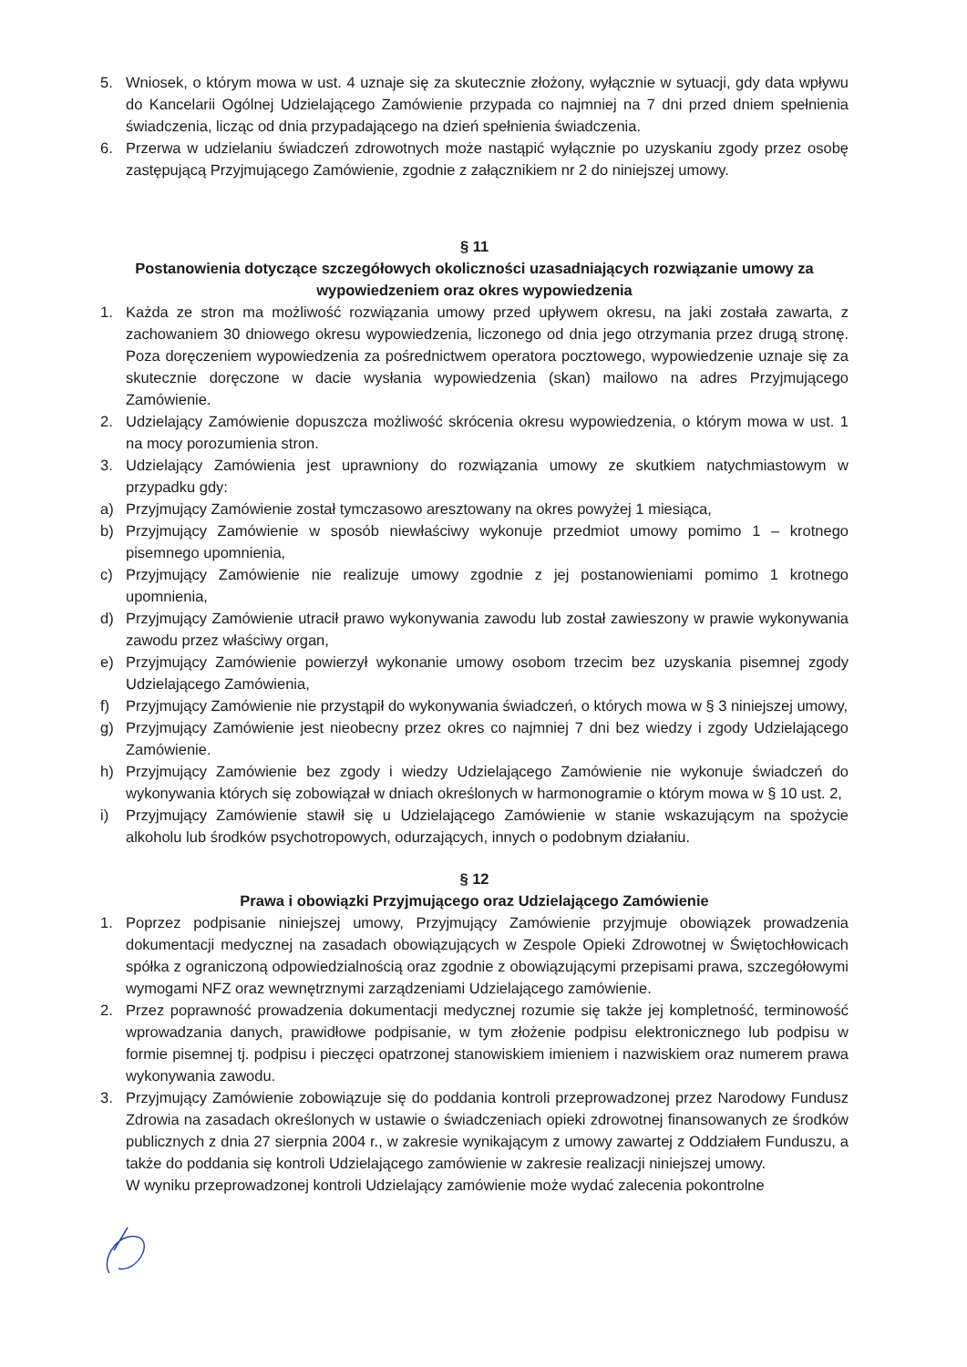5. Wniosek, o którym mowa w ust. 4 uznaje się za skutecznie złożony, wyłącznie w sytuacji, gdy data wpływu do Kancelarii Ogólnej Udzielającego Zamówienie przypada co najmniej na 7 dni przed dniem spełnienia świadczenia, licząc od dnia przypadającego na dzień spełnienia świadczenia.
6. Przerwa w udzielaniu świadczeń zdrowotnych może nastąpić wyłącznie po uzyskaniu zgody przez osobę zastępującą Przyjmującego Zamówienie, zgodnie z załącznikiem nr 2 do niniejszej umowy.
§ 11
Postanowienia dotyczące szczegółowych okoliczności uzasadniających rozwiązanie umowy za wypowiedzeniem oraz okres wypowiedzenia
1. Każda ze stron ma możliwość rozwiązania umowy przed upływem okresu, na jaki została zawarta, z zachowaniem 30 dniowego okresu wypowiedzenia, liczonego od dnia jego otrzymania przez drugą stronę. Poza doręczeniem wypowiedzenia za pośrednictwem operatora pocztowego, wypowiedzenie uznaje się za skutecznie doręczone w dacie wysłania wypowiedzenia (skan) mailowo na adres Przyjmującego Zamówienie.
2. Udzielający Zamówienie dopuszcza możliwość skrócenia okresu wypowiedzenia, o którym mowa w ust. 1 na mocy porozumienia stron.
3. Udzielający Zamówienia jest uprawniony do rozwiązania umowy ze skutkiem natychmiastowym w przypadku gdy:
a) Przyjmujący Zamówienie został tymczasowo aresztowany na okres powyżej 1 miesiąca,
b) Przyjmujący Zamówienie w sposób niewłaściwy wykonuje przedmiot umowy pomimo 1 – krotnego pisemnego upomnienia,
c) Przyjmujący Zamówienie nie realizuje umowy zgodnie z jej postanowieniami pomimo 1 krotnego upomnienia,
d) Przyjmujący Zamówienie utracił prawo wykonywania zawodu lub został zawieszony w prawie wykonywania zawodu przez właściwy organ,
e) Przyjmujący Zamówienie powierzył wykonanie umowy osobom trzecim bez uzyskania pisemnej zgody Udzielającego Zamówienia,
f) Przyjmujący Zamówienie nie przystąpił do wykonywania świadczeń, o których mowa w § 3 niniejszej umowy,
g) Przyjmujący Zamówienie jest nieobecny przez okres co najmniej 7 dni bez wiedzy i zgody Udzielającego Zamówienie.
h) Przyjmujący Zamówienie bez zgody i wiedzy Udzielającego Zamówienie nie wykonuje świadczeń do wykonywania których się zobowiązał w dniach określonych w harmonogramie o którym mowa w § 10 ust. 2,
i) Przyjmujący Zamówienie stawił się u Udzielającego Zamówienie w stanie wskazującym na spożycie alkoholu lub środków psychotropowych, odurzających, innych o podobnym działaniu.
§ 12
Prawa i obowiązki Przyjmującego oraz Udzielającego Zamówienie
1. Poprzez podpisanie niniejszej umowy, Przyjmujący Zamówienie przyjmuje obowiązek prowadzenia dokumentacji medycznej na zasadach obowiązujących w Zespole Opieki Zdrowotnej w Świętochłowicach spółka z ograniczoną odpowiedzialnością oraz zgodnie z obowiązującymi przepisami prawa, szczegółowymi wymogami NFZ oraz wewnętrznymi zarządzeniami Udzielającego zamówienie.
2. Przez poprawność prowadzenia dokumentacji medycznej rozumie się także jej kompletność, terminowość wprowadzania danych, prawidłowe podpisanie, w tym złożenie podpisu elektronicznego lub podpisu w formie pisemnej tj. podpisu i pieczęci opatrzonej stanowiskiem imieniem i nazwiskiem oraz numerem prawa wykonywania zawodu.
3. Przyjmujący Zamówienie zobowiązuje się do poddania kontroli przeprowadzonej przez Narodowy Fundusz Zdrowia na zasadach określonych w ustawie o świadczeniach opieki zdrowotnej finansowanych ze środków publicznych z dnia 27 sierpnia 2004 r., w zakresie wynikającym z umowy zawartej z Oddziałem Funduszu, a także do poddania się kontroli Udzielającego zamówienie w zakresie realizacji niniejszej umowy.
W wyniku przeprowadzonej kontroli Udzielający zamówienie może wydać zalecenia pokontrolne